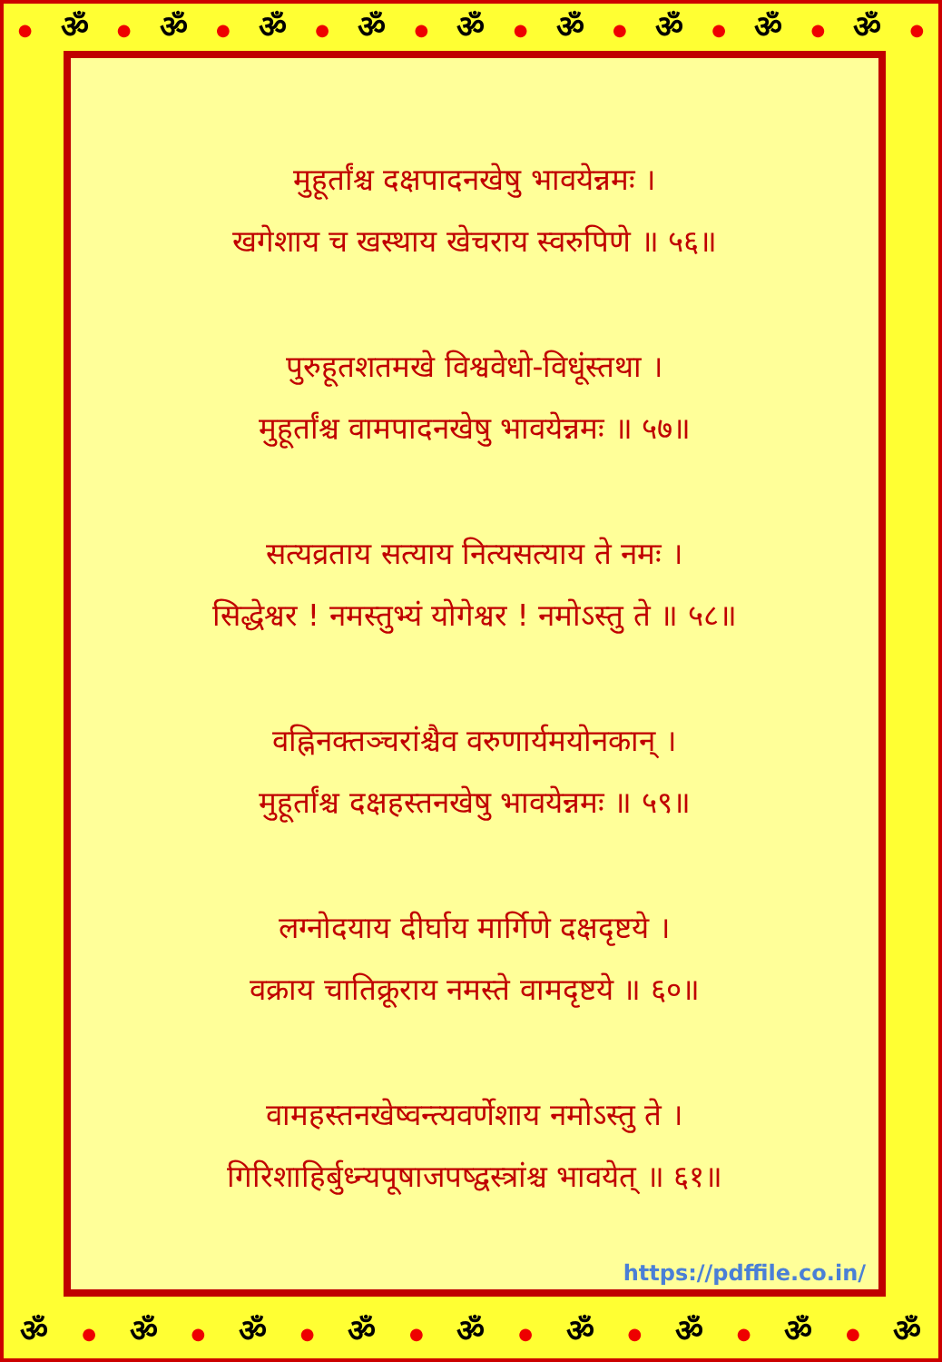● ॐ ● ॐ ● ॐ ● ॐ ● ॐ ● ॐ ● ॐ ● ॐ ● ॐ ●
मुहूर्तांश्च दक्षपादनखेषु भावयेन्नमः ।
खगेशाय च खस्थाय खेचराय स्वरुपिणे ॥ ५६॥
पुरुहूतशतमखे विश्ववेधो-विधूंस्तथा ।
मुहूर्तांश्च वामपादनखेषु भावयेन्नमः ॥ ५७॥
सत्यव्रताय सत्याय नित्यसत्याय ते नमः ।
सिद्धेश्वर ! नमस्तुभ्यं योगेश्वर ! नमोऽस्तु ते ॥ ५८॥
वह्निनक्तञ्चरांश्चैव वरुणार्यमयोनकान् ।
मुहूर्तांश्च दक्षहस्तनखेषु भावयेन्नमः ॥ ५९॥
लग्नोदयाय दीर्घाय मार्गिणे दक्षदृष्टये ।
वक्राय चातिक्रूराय नमस्ते वामदृष्टये ॥ ६०॥
वामहस्तनखेष्वन्त्यवर्णेशाय नमोऽस्तु ते ।
गिरिशाहिर्बुध्न्यपूषाजपष्द्वस्त्रांश्च भावयेत् ॥ ६१॥
https://pdffile.co.in/
ॐ ● ॐ ● ॐ ● ॐ ● ॐ ● ॐ ● ॐ ● ॐ ● ॐ